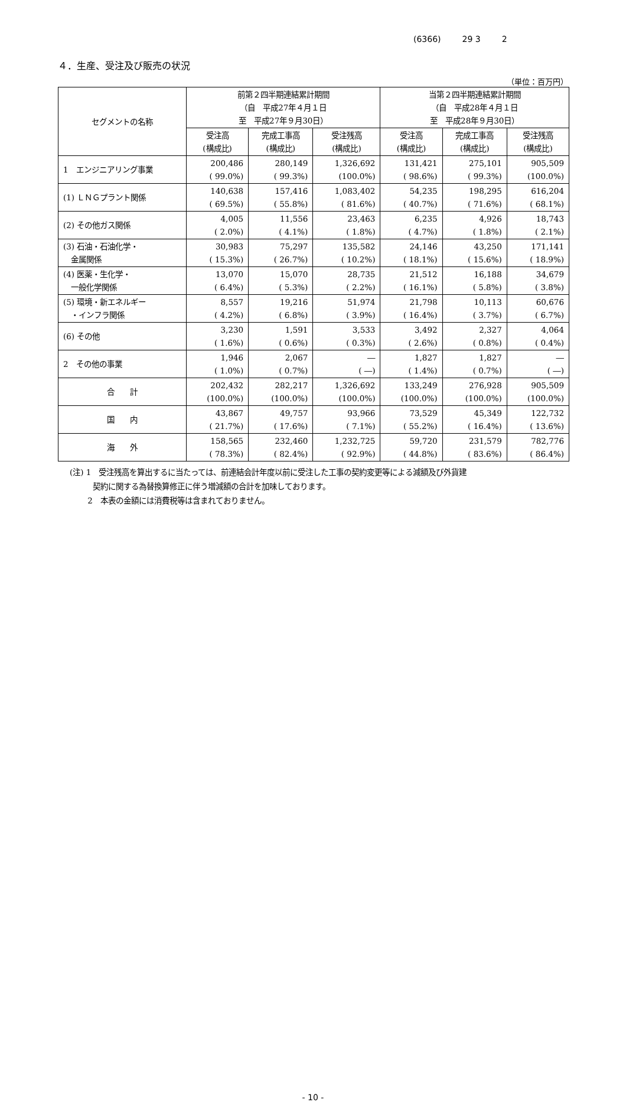(6366) 29 3 2
４．生産、受注及び販売の状況
（単位：百万円）
| セグメントの名称 | 前第２四半期連結累計期間 （自 平成27年４月１日 至 平成27年９月30日） | | | 当第２四半期連結累計期間 （自 平成28年４月１日 至 平成28年９月30日） | | |
| --- | --- | --- | --- | --- | --- | --- |
| | 受注高 (構成比) | 完成工事高 (構成比) | 受注残高 (構成比) | 受注高 (構成比) | 完成工事高 (構成比) | 受注残高 (構成比) |
| 1 エンジニアリング事業 | 200,486 ( 99.0%) | 280,149 ( 99.3%) | 1,326,692 (100.0%) | 131,421 ( 98.6%) | 275,101 ( 99.3%) | 905,509 (100.0%) |
| (1) ＬＮＧプラント関係 | 140,638 ( 69.5%) | 157,416 ( 55.8%) | 1,083,402 ( 81.6%) | 54,235 ( 40.7%) | 198,295 ( 71.6%) | 616,204 ( 68.1%) |
| (2) その他ガス関係 | 4,005 ( 2.0%) | 11,556 ( 4.1%) | 23,463 ( 1.8%) | 6,235 ( 4.7%) | 4,926 ( 1.8%) | 18,743 ( 2.1%) |
| (3) 石油・石油化学・ 金属関係 | 30,983 ( 15.3%) | 75,297 ( 26.7%) | 135,582 ( 10.2%) | 24,146 ( 18.1%) | 43,250 ( 15.6%) | 171,141 ( 18.9%) |
| (4) 医薬・生化学・ 一般化学関係 | 13,070 ( 6.4%) | 15,070 ( 5.3%) | 28,735 ( 2.2%) | 21,512 ( 16.1%) | 16,188 ( 5.8%) | 34,679 ( 3.8%) |
| (5) 環境・新エネルギー ・インフラ関係 | 8,557 ( 4.2%) | 19,216 ( 6.8%) | 51,974 ( 3.9%) | 21,798 ( 16.4%) | 10,113 ( 3.7%) | 60,676 ( 6.7%) |
| (6) その他 | 3,230 ( 1.6%) | 1,591 ( 0.6%) | 3,533 ( 0.3%) | 3,492 ( 2.6%) | 2,327 ( 0.8%) | 4,064 ( 0.4%) |
| 2 その他の事業 | 1,946 ( 1.0%) | 2,067 ( 0.7%) | ― ( ―) | 1,827 ( 1.4%) | 1,827 ( 0.7%) | ― ( ―) |
| 合 計 | 202,432 (100.0%) | 282,217 (100.0%) | 1,326,692 (100.0%) | 133,249 (100.0%) | 276,928 (100.0%) | 905,509 (100.0%) |
| 国 内 | 43,867 ( 21.7%) | 49,757 ( 17.6%) | 93,966 ( 7.1%) | 73,529 ( 55.2%) | 45,349 ( 16.4%) | 122,732 ( 13.6%) |
| 海 外 | 158,565 ( 78.3%) | 232,460 ( 82.4%) | 1,232,725 ( 92.9%) | 59,720 ( 44.8%) | 231,579 ( 83.6%) | 782,776 ( 86.4%) |
(注) 1　受注残高を算出するに当たっては、前連結会計年度以前に受注した工事の契約変更等による減額及び外貨建
　　　契約に関する為替換算修正に伴う増減額の合計を加味しております。
　　 2　本表の金額には消費税等は含まれておりません。
- 10 -